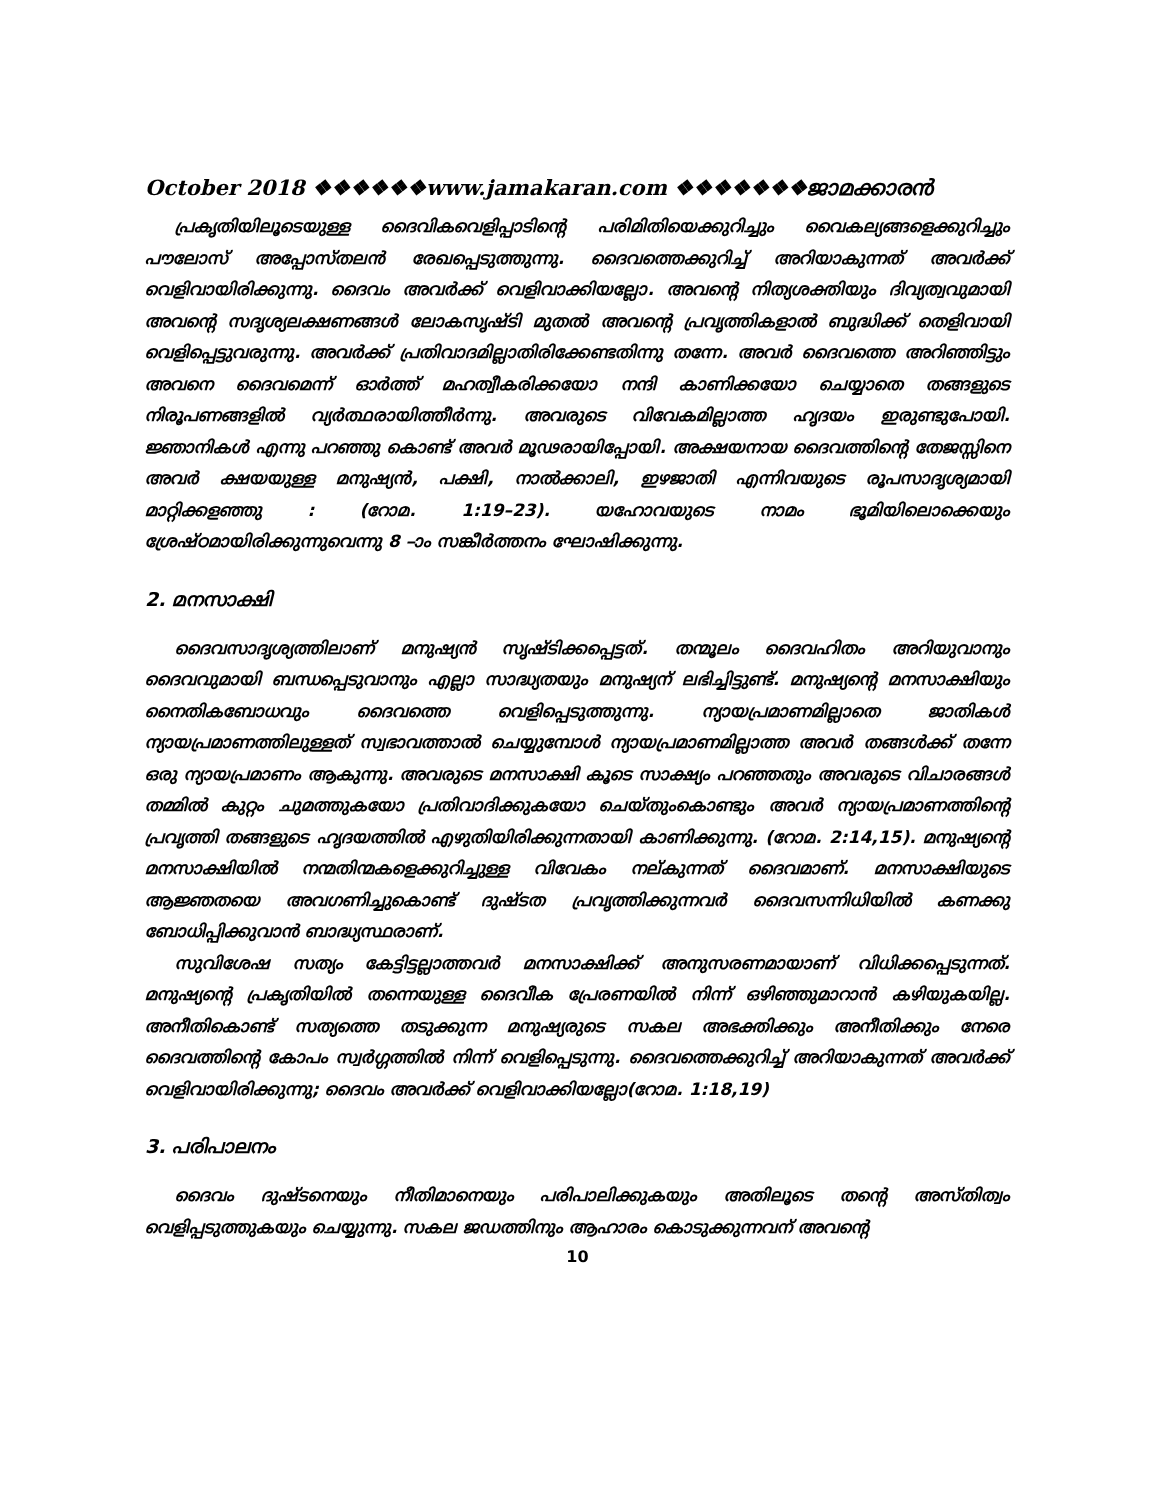October 2018 ❖❖❖❖❖❖www.jamakaran.com ❖❖❖❖❖❖❖ജാമക്കാരൻ
പ്രകൃതിയിലൂടെയുള്ള ദൈവികവെളിപ്പാടിന്റെ പരിമിതിയെക്കുറിച്ചും വൈകല്യങ്ങളെക്കുറിച്ചും പൗലോസ് അപ്പോസ്തലൻ രേഖപ്പെടുത്തുന്നു. ദൈവത്തെക്കുറിച്ച് അറിയാകുന്നത് അവർക്ക് വെളിവായിരിക്കുന്നു. ദൈവം അവർക്ക് വെളിവാക്കിയല്ലോ. അവന്റെ നിത്യശക്തിയും ദിവ്യത്വവുമായി അവന്റെ സദൃശ്യലക്ഷണങ്ങൾ ലോകസൃഷ്ടി മുതൽ അവന്റെ പ്രവൃത്തികളാൽ ബുദ്ധിക്ക് തെളിവായി വെളിപ്പെട്ടുവരുന്നു. അവർക്ക് പ്രതിവാദമില്ലാതിരിക്കേണ്ടതിന്നു തന്നേ. അവർ ദൈവത്തെ അറിഞ്ഞിട്ടും അവനെ ദൈവമെന്ന് ഓർത്ത് മഹത്വീകരിക്കയോ നന്ദി കാണിക്കയോ ചെയ്യാതെ തങ്ങളുടെ നിരൂപണങ്ങളിൽ വ്യർത്ഥരായിത്തീർന്നു. അവരുടെ വിവേകമില്ലാത്ത ഹൃദയം ഇരുണ്ടുപോയി. ജ്ഞാനികൾ എന്നു പറഞ്ഞു കൊണ്ട് അവർ മൂഢരായിപ്പോയി. അക്ഷയനായ ദൈവത്തിന്റെ തേജസ്സിനെ അവർ ക്ഷയയുള്ള മനുഷ്യൻ, പക്ഷി, നാൽക്കാലി, ഇഴജാതി എന്നിവയുടെ രൂപസാദൃശ്യമായി മാറ്റിക്കളഞ്ഞു : (റോമ. 1:19–23). യഹോവയുടെ നാമം ഭൂമിയിലൊക്കെയും ശ്രേഷ്ഠമായിരിക്കുന്നുവെന്നു 8 –ാം സങ്കീർത്തനം ഘോഷിക്കുന്നു.
2. മനസാക്ഷി
ദൈവസാദൃശ്യത്തിലാണ് മനുഷ്യൻ സൃഷ്ടിക്കപ്പെട്ടത്. തന്മൂലം ദൈവഹിതം അറിയുവാനും ദൈവവുമായി ബന്ധപ്പെടുവാനും എല്ലാ സാദ്ധ്യതയും മനുഷ്യന് ലഭിച്ചിട്ടുണ്ട്. മനുഷ്യന്റെ മനസാക്ഷിയും നൈതികബോധവും ദൈവത്തെ വെളിപ്പെടുത്തുന്നു. ന്യായപ്രമാണമില്ലാതെ ജാതികൾ ന്യായപ്രമാണത്തിലുള്ളത് സ്വഭാവത്താൽ ചെയ്യുമ്പോൾ ന്യായപ്രമാണമില്ലാത്ത അവർ തങ്ങൾക്ക് തന്നേ ഒരു ന്യായപ്രമാണം ആകുന്നു. അവരുടെ മനസാക്ഷി കൂടെ സാക്ഷ്യം പറഞ്ഞതും അവരുടെ വിചാരങ്ങൾ തമ്മിൽ കുറ്റം ചുമത്തുകയോ പ്രതിവാദിക്കുകയോ ചെയ്തുംകൊണ്ടും അവർ ന്യായപ്രമാണത്തിന്റെ പ്രവൃത്തി തങ്ങളുടെ ഹൃദയത്തിൽ എഴുതിയിരിക്കുന്നതായി കാണിക്കുന്നു. (റോമ. 2:14,15). മനുഷ്യന്റെ മനസാക്ഷിയിൽ നന്മതിന്മകളെക്കുറിച്ചുള്ള വിവേകം നല്കുന്നത് ദൈവമാണ്. മനസാക്ഷിയുടെ ആജ്ഞതയെ അവഗണിച്ചുകൊണ്ട് ദുഷ്ടത പ്രവൃത്തിക്കുന്നവർ ദൈവസന്നിധിയിൽ കണക്കു ബോധിപ്പിക്കുവാൻ ബാദ്ധ്യസ്ഥരാണ്.
സുവിശേഷ സത്യം കേട്ടിട്ടല്ലാത്തവർ മനസാക്ഷിക്ക് അനുസരണമായാണ് വിധിക്കപ്പെടുന്നത്. മനുഷ്യന്റെ പ്രകൃതിയിൽ തന്നെയുള്ള ദൈവീക പ്രേരണയിൽ നിന്ന് ഒഴിഞ്ഞുമാറാൻ കഴിയുകയില്ല. അനീതികൊണ്ട് സത്യത്തെ തടുക്കുന്ന മനുഷ്യരുടെ സകല അഭക്തിക്കും അനീതിക്കും നേരെ ദൈവത്തിന്റെ കോപം സ്വർഗ്ഗത്തിൽ നിന്ന് വെളിപ്പെടുന്നു. ദൈവത്തെക്കുറിച്ച് അറിയാകുന്നത് അവർക്ക് വെളിവായിരിക്കുന്നു; ദൈവം അവർക്ക് വെളിവാക്കിയല്ലോ(റോമ. 1:18,19)
3. പരിപാലനം
ദൈവം ദുഷ്ടനെയും നീതിമാനെയും പരിപാലിക്കുകയും അതിലൂടെ തന്റെ അസ്തിത്വം വെളിപ്പടുത്തുകയും ചെയ്യുന്നു. സകല ജഡത്തിനും ആഹാരം കൊടുക്കുന്നവന് അവന്റെ
10